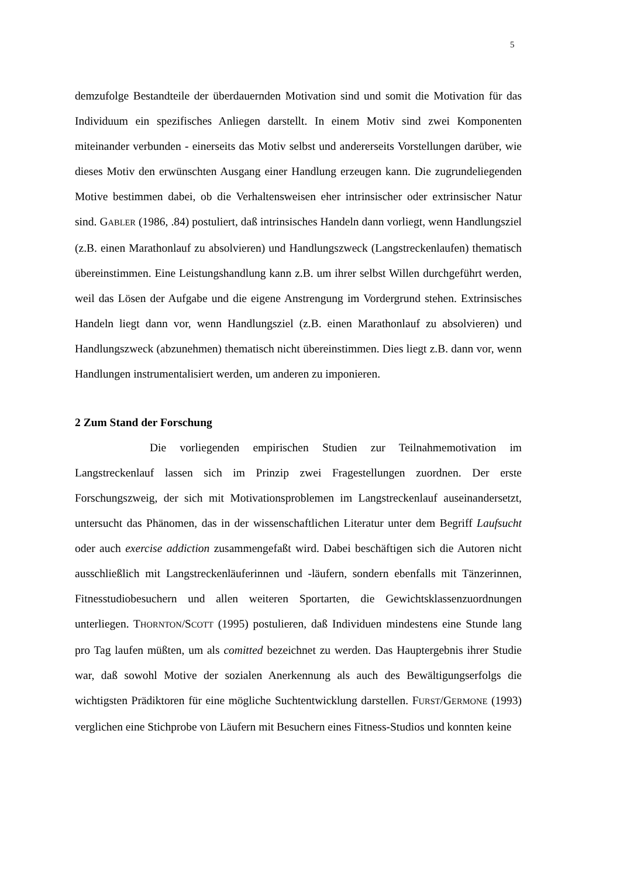5
demzufolge Bestandteile der überdauernden Motivation sind und somit die Motivation für das Individuum ein spezifisches Anliegen darstellt. In einem Motiv sind zwei Komponenten miteinander verbunden - einerseits das Motiv selbst und andererseits Vorstellungen darüber, wie dieses Motiv den erwünschten Ausgang einer Handlung erzeugen kann. Die zugrundeliegenden Motive bestimmen dabei, ob die Verhaltensweisen eher intrinsischer oder extrinsischer Natur sind. GABLER (1986, .84) postuliert, daß intrinsisches Handeln dann vorliegt, wenn Handlungsziel (z.B. einen Marathonlauf zu absolvieren) und Handlungszweck (Langstreckenlaufen) thematisch übereinstimmen. Eine Leistungshandlung kann z.B. um ihrer selbst Willen durchgeführt werden, weil das Lösen der Aufgabe und die eigene Anstrengung im Vordergrund stehen. Extrinsisches Handeln liegt dann vor, wenn Handlungsziel (z.B. einen Marathonlauf zu absolvieren) und Handlungszweck (abzunehmen) thematisch nicht übereinstimmen. Dies liegt z.B. dann vor, wenn Handlungen instrumentalisiert werden, um anderen zu imponieren.
2 Zum Stand der Forschung
Die vorliegenden empirischen Studien zur Teilnahmemotivation im Langstreckenlauf lassen sich im Prinzip zwei Fragestellungen zuordnen. Der erste Forschungszweig, der sich mit Motivationsproblemen im Langstreckenlauf auseinandersetzt, untersucht das Phänomen, das in der wissenschaftlichen Literatur unter dem Begriff Laufsucht oder auch exercise addiction zusammengefaßt wird. Dabei beschäftigen sich die Autoren nicht ausschließlich mit Langstreckenläuferinnen und -läufern, sondern ebenfalls mit Tänzerinnen, Fitnesstudiobesuchern und allen weiteren Sportarten, die Gewichtsklassenzuordnungen unterliegen. THORNTON/SCOTT (1995) postulieren, daß Individuen mindestens eine Stunde lang pro Tag laufen müßten, um als comitted bezeichnet zu werden. Das Hauptergebnis ihrer Studie war, daß sowohl Motive der sozialen Anerkennung als auch des Bewältigungserfolgs die wichtigsten Prädiktoren für eine mögliche Suchtentwicklung darstellen. FURST/GERMONE (1993) verglichen eine Stichprobe von Läufern mit Besuchern eines Fitness-Studios und konnten keine